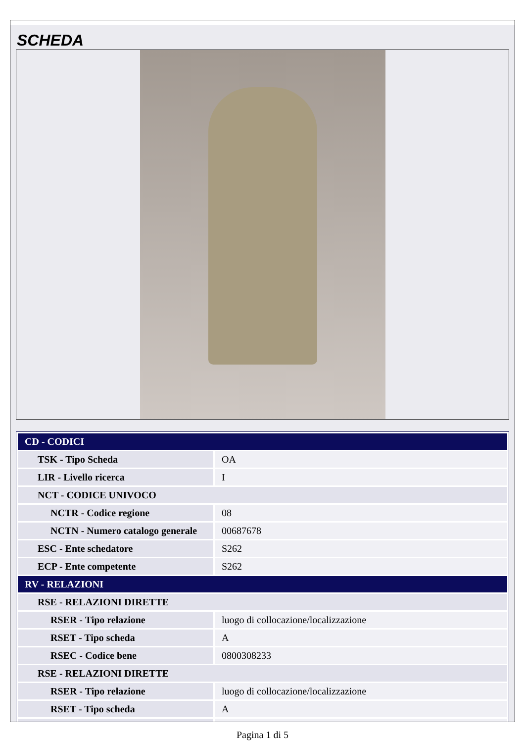SCHEDA
| CD - CODICI | |
| TSK - Tipo Scheda | OA |
| LIR - Livello ricerca | I |
| NCT - CODICE UNIVOCO | |
| NCTR - Codice regione | 08 |
| NCTN - Numero catalogo generale | 00687678 |
| ESC - Ente schedatore | S262 |
| ECP - Ente competente | S262 |
| RV - RELAZIONI | |
| RSE - RELAZIONI DIRETTE | |
| RSER - Tipo relazione | luogo di collocazione/localizzazione |
| RSET - Tipo scheda | A |
| RSEC - Codice bene | 0800308233 |
| RSE - RELAZIONI DIRETTE | |
| RSER - Tipo relazione | luogo di collocazione/localizzazione |
| RSET - Tipo scheda | A |
Pagina 1 di 5